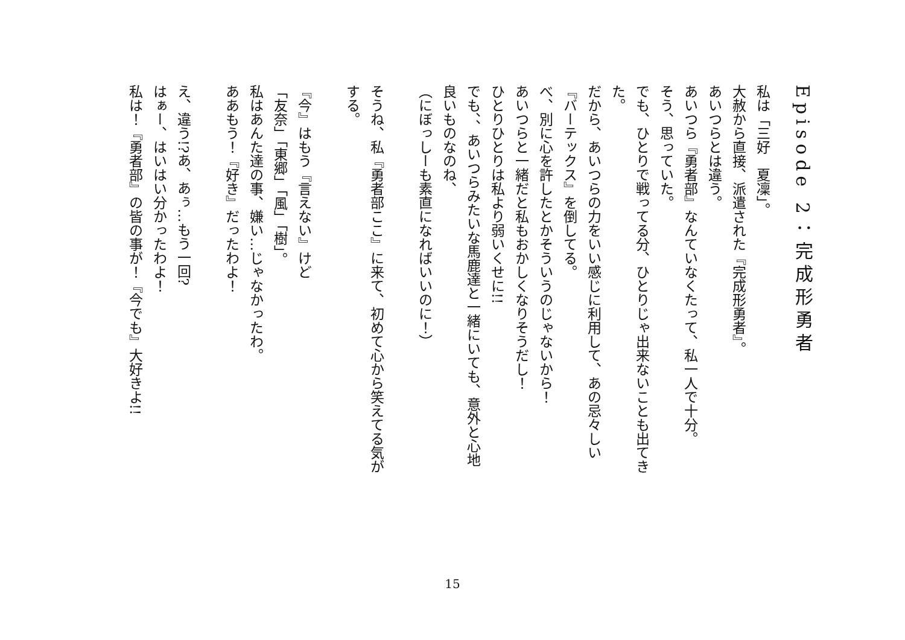Episode 2：完成形勇者
私は「三好　夏凜」。
大赦から直接、派遣された『完成形勇者』。
あいつらとは違う。
あいつら『勇者部』なんていなくたって、私一人で十分。
そう、思っていた。
でも、ひとりで戦ってる分、ひとりじゃ出来ないことも出てきた。
だから、あいつらの力をいい感じに利用して、あの忌々しい『バーテックス』を倒してる。
べ、別に心を許したとかそういうのじゃないから！
あいつらと一緒だと私もおかしくなりそうだし！
ひとりひとりは私より弱いくせに!!
でも、、あいつらみたいな馬鹿達と一緒にいても、意外と心地良いものなのね、
（にぼっしーも素直になればいいのに！）
そうね、私『勇者部ここ』に来て、初めて心から笑えてる気がする。
『今』はもう『言えない』けど
「友奈」「東郷」「風」「樹」。
私はあんた達の事、嫌い…じゃなかったわ。
ああもう！『好き』だったわよ！
え、違う!?あ、あぅ…もう一回?
はぁー、はいはい分かったわよ！
私は！『勇者部』の皆の事が！『今でも』大好きよ!!
15